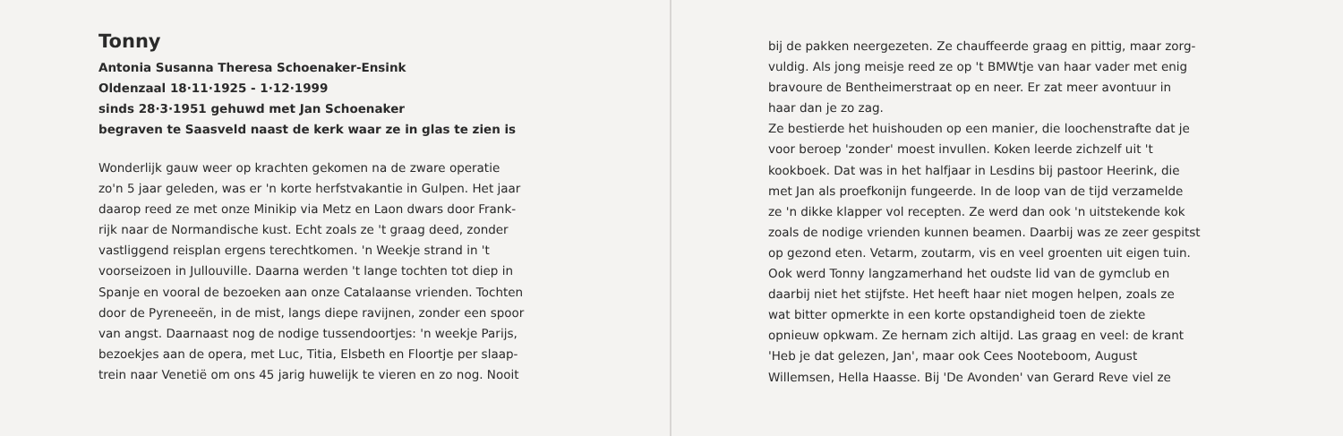Tonny
Antonia Susanna Theresa Schoenaker-Ensink
Oldenzaal 18·11·1925 - 1·12·1999
sinds 28·3·1951 gehuwd met Jan Schoenaker
begraven te Saasveld naast de kerk waar ze in glas te zien is
Wonderlijk gauw weer op krachten gekomen na de zware operatie
zo'n 5 jaar geleden, was er 'n korte herfstvakantie in Gulpen. Het jaar
daarop reed ze met onze Minikip via Metz en Laon dwars door Frank-
rijk naar de Normandische kust. Echt zoals ze 't graag deed, zonder
vastliggend reisplan ergens terechtkomen. 'n Weekje strand in 't
voorseizoen in Jullouville. Daarna werden 't lange tochten tot diep in
Spanje en vooral de bezoeken aan onze Catalaanse vrienden. Tochten
door de Pyreneeën, in de mist, langs diepe ravijnen, zonder een spoor
van angst. Daarnaast nog de nodige tussendoortjes: 'n weekje Parijs,
bezoekjes aan de opera, met Luc, Titia, Elsbeth en Floortje per slaap-
trein naar Venetië om ons 45 jarig huwelijk te vieren en zo nog. Nooit
bij de pakken neergezeten. Ze chauffeerde graag en pittig, maar zorg-
vuldig. Als jong meisje reed ze op 't BMWtje van haar vader met enig
bravoure de Bentheimerstraat op en neer. Er zat meer avontuur in
haar dan je zo zag.
Ze bestierde het huishouden op een manier, die loochenstrafte dat je
voor beroep 'zonder' moest invullen. Koken leerde zichzelf uit 't
kookboek. Dat was in het halfjaar in Lesdins bij pastoor Heerink, die
met Jan als proefkonijn fungeerde. In de loop van de tijd verzamelde
ze 'n dikke klapper vol recepten. Ze werd dan ook 'n uitstekende kok
zoals de nodige vrienden kunnen beamen. Daarbij was ze zeer gespitst
op gezond eten. Vetarm, zoutarm, vis en veel groenten uit eigen tuin.
Ook werd Tonny langzamerhand het oudste lid van de gymclub en
daarbij niet het stijfste. Het heeft haar niet mogen helpen, zoals ze
wat bitter opmerkte in een korte opstandigheid toen de ziekte
opnieuw opkwam. Ze hernam zich altijd. Las graag en veel: de krant
'Heb je dat gelezen, Jan', maar ook Cees Nooteboom, August
Willemsen, Hella Haasse. Bij 'De Avonden' van Gerard Reve viel ze